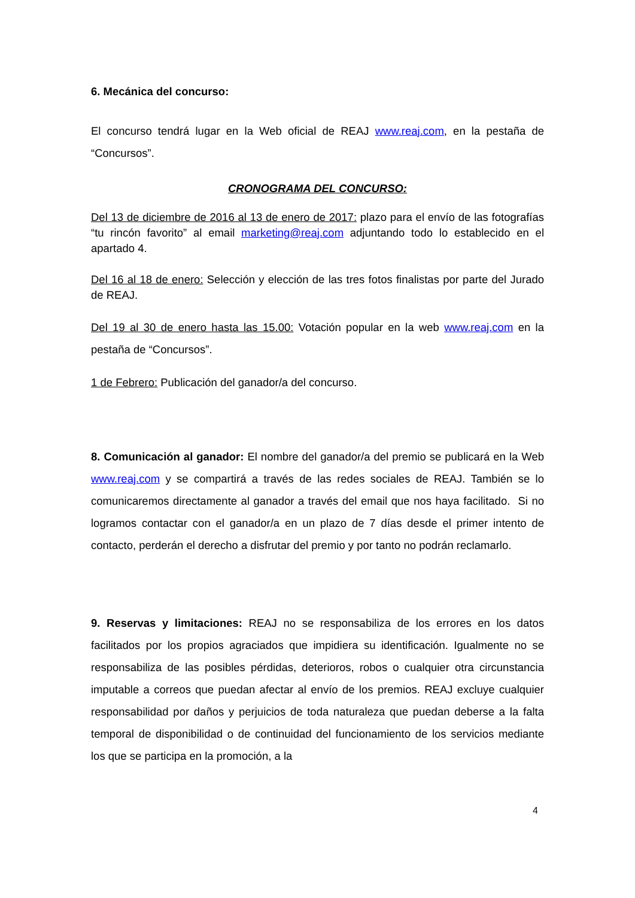6. Mecánica del concurso:
El concurso tendrá lugar en la Web oficial de REAJ www.reaj.com, en la pestaña de “Concursos”.
CRONOGRAMA DEL CONCURSO:
Del 13 de diciembre de 2016 al 13 de enero de 2017: plazo para el envío de las fotografías “tu rincón favorito” al email marketing@reaj.com adjuntando todo lo establecido en el apartado 4.
Del 16 al 18 de enero: Selección y elección de las tres fotos finalistas por parte del Jurado de REAJ.
Del 19 al 30 de enero hasta las 15.00: Votación popular en la web www.reaj.com en la pestaña de “Concursos”.
1 de Febrero: Publicación del ganador/a del concurso.
8. Comunicación al ganador: El nombre del ganador/a del premio se publicará en la Web www.reaj.com y se compartirá a través de las redes sociales de REAJ. También se lo comunicaremos directamente al ganador a través del email que nos haya facilitado. Si no logramos contactar con el ganador/a en un plazo de 7 días desde el primer intento de contacto, perderán el derecho a disfrutar del premio y por tanto no podrán reclamarlo.
9. Reservas y limitaciones: REAJ no se responsabiliza de los errores en los datos facilitados por los propios agraciados que impidiera su identificación. Igualmente no se responsabiliza de las posibles pérdidas, deterioros, robos o cualquier otra circunstancia imputable a correos que puedan afectar al envío de los premios. REAJ excluye cualquier responsabilidad por daños y perjuicios de toda naturaleza que puedan deberse a la falta temporal de disponibilidad o de continuidad del funcionamiento de los servicios mediante los que se participa en la promoción, a la
4